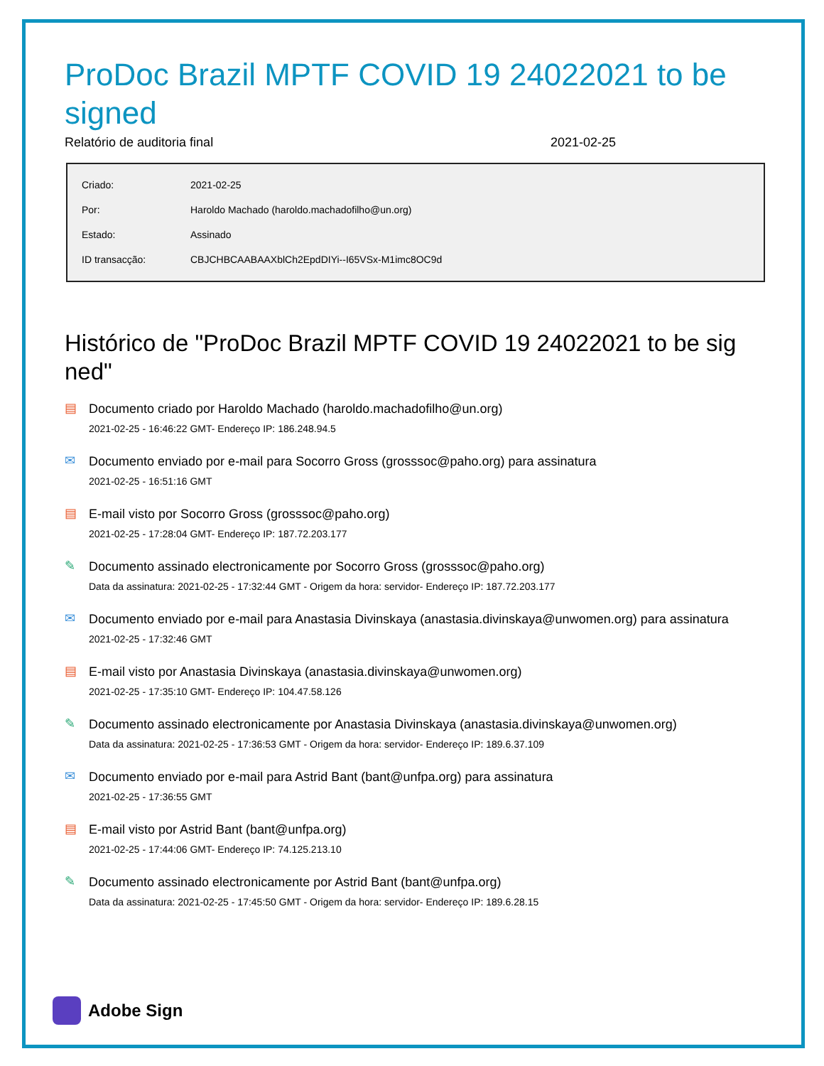ProDoc Brazil MPTF COVID 19 24022021 to be signed
Relatório de auditoria final 2021-02-25
| Criado: | 2021-02-25 |
| Por: | Haroldo Machado (haroldo.machadofilho@un.org) |
| Estado: | Assinado |
| ID transacção: | CBJCHBCAABAAXblCh2EpdDIYi--I65VSx-M1imc8OC9d |
Histórico de "ProDoc Brazil MPTF COVID 19 24022021 to be sig ned"
▤
Documento criado por Haroldo Machado (haroldo.machadofilho@un.org)
2021-02-25 - 16:46:22 GMT- Endereço IP: 186.248.94.5
✉
Documento enviado por e-mail para Socorro Gross (grosssoc@paho.org) para assinatura
2021-02-25 - 16:51:16 GMT
▤
E-mail visto por Socorro Gross (grosssoc@paho.org)
2021-02-25 - 17:28:04 GMT- Endereço IP: 187.72.203.177
✎
Documento assinado electronicamente por Socorro Gross (grosssoc@paho.org)
Data da assinatura: 2021-02-25 - 17:32:44 GMT - Origem da hora: servidor- Endereço IP: 187.72.203.177
✉
Documento enviado por e-mail para Anastasia Divinskaya (anastasia.divinskaya@unwomen.org) para assinatura
2021-02-25 - 17:32:46 GMT
▤
E-mail visto por Anastasia Divinskaya (anastasia.divinskaya@unwomen.org)
2021-02-25 - 17:35:10 GMT- Endereço IP: 104.47.58.126
✎
Documento assinado electronicamente por Anastasia Divinskaya (anastasia.divinskaya@unwomen.org)
Data da assinatura: 2021-02-25 - 17:36:53 GMT - Origem da hora: servidor- Endereço IP: 189.6.37.109
✉
Documento enviado por e-mail para Astrid Bant (bant@unfpa.org) para assinatura
2021-02-25 - 17:36:55 GMT
▤
E-mail visto por Astrid Bant (bant@unfpa.org)
2021-02-25 - 17:44:06 GMT- Endereço IP: 74.125.213.10
✎
Documento assinado electronicamente por Astrid Bant (bant@unfpa.org)
Data da assinatura: 2021-02-25 - 17:45:50 GMT - Origem da hora: servidor- Endereço IP: 189.6.28.15
Adobe Sign